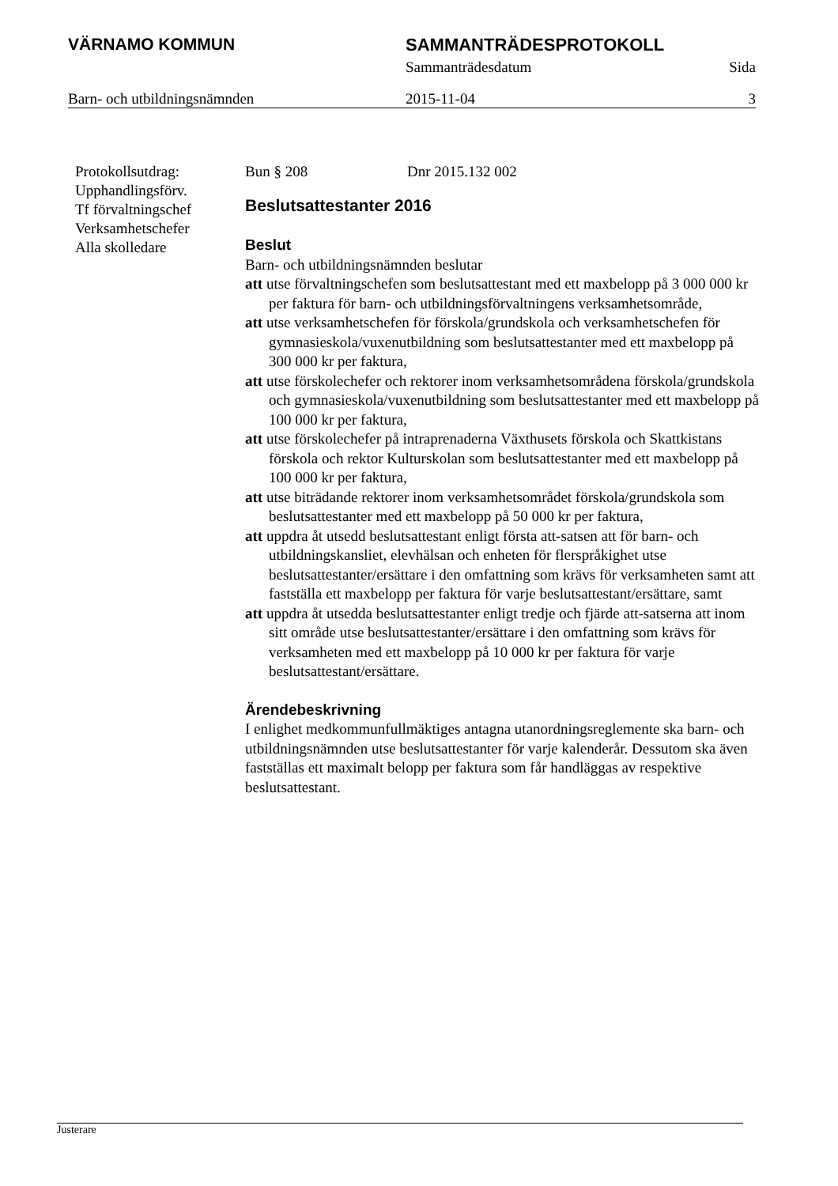VÄRNAMO KOMMUN SAMMANTRÄDESPROTOKOLL
Sammanträdesdatum Sida
Barn- och utbildningsnämnden 2015-11-04 3
Protokollsutdrag:
Upphandlingsförv.
Tf förvaltningschef
Verksamhetschefer
Alla skolledare
Bun § 208 Dnr 2015.132 002
Beslutsattestanter 2016
Beslut
Barn- och utbildningsnämnden beslutar
att utse förvaltningschefen som beslutsattestant med ett maxbelopp på 3 000 000 kr per faktura för barn- och utbildningsförvaltningens verksamhetsområde,
att utse verksamhetschefen för förskola/grundskola och verksamhetschefen för gymnasieskola/vuxenutbildning som beslutsattestanter med ett maxbelopp på 300 000 kr per faktura,
att utse förskolechefer och rektorer inom verksamhetsområdena förskola/grundskola och gymnasieskola/vuxenutbildning som beslutsattestanter med ett maxbelopp på 100 000 kr per faktura,
att utse förskolechefer på intraprenaderna Växthusets förskola och Skattkistans förskola och rektor Kulturskolan som beslutsattestanter med ett maxbelopp på 100 000 kr per faktura,
att utse biträdande rektorer inom verksamhetsområdet förskola/grundskola som beslutsattestanter med ett maxbelopp på 50 000 kr per faktura,
att uppdra åt utsedd beslutsattestant enligt första att-satsen att för barn- och utbildningskansliet, elevhälsan och enheten för flerspråkighet utse beslutsattestanter/ersättare i den omfattning som krävs för verksamheten samt att fastställa ett maxbelopp per faktura för varje beslutsattestant/ersättare, samt
att uppdra åt utsedda beslutsattestanter enligt tredje och fjärde att-satserna att inom sitt område utse beslutsattestanter/ersättare i den omfattning som krävs för verksamheten med ett maxbelopp på 10 000 kr per faktura för varje beslutsattestant/ersättare.
Ärendebeskrivning
I enlighet medkommunfullmäktiges antagna utanordningsreglemente ska barn- och utbildningsnämnden utse beslutsattestanter för varje kalenderår. Dessutom ska även fastställas ett maximalt belopp per faktura som får handläggas av respektive beslutsattestant.
Justerare